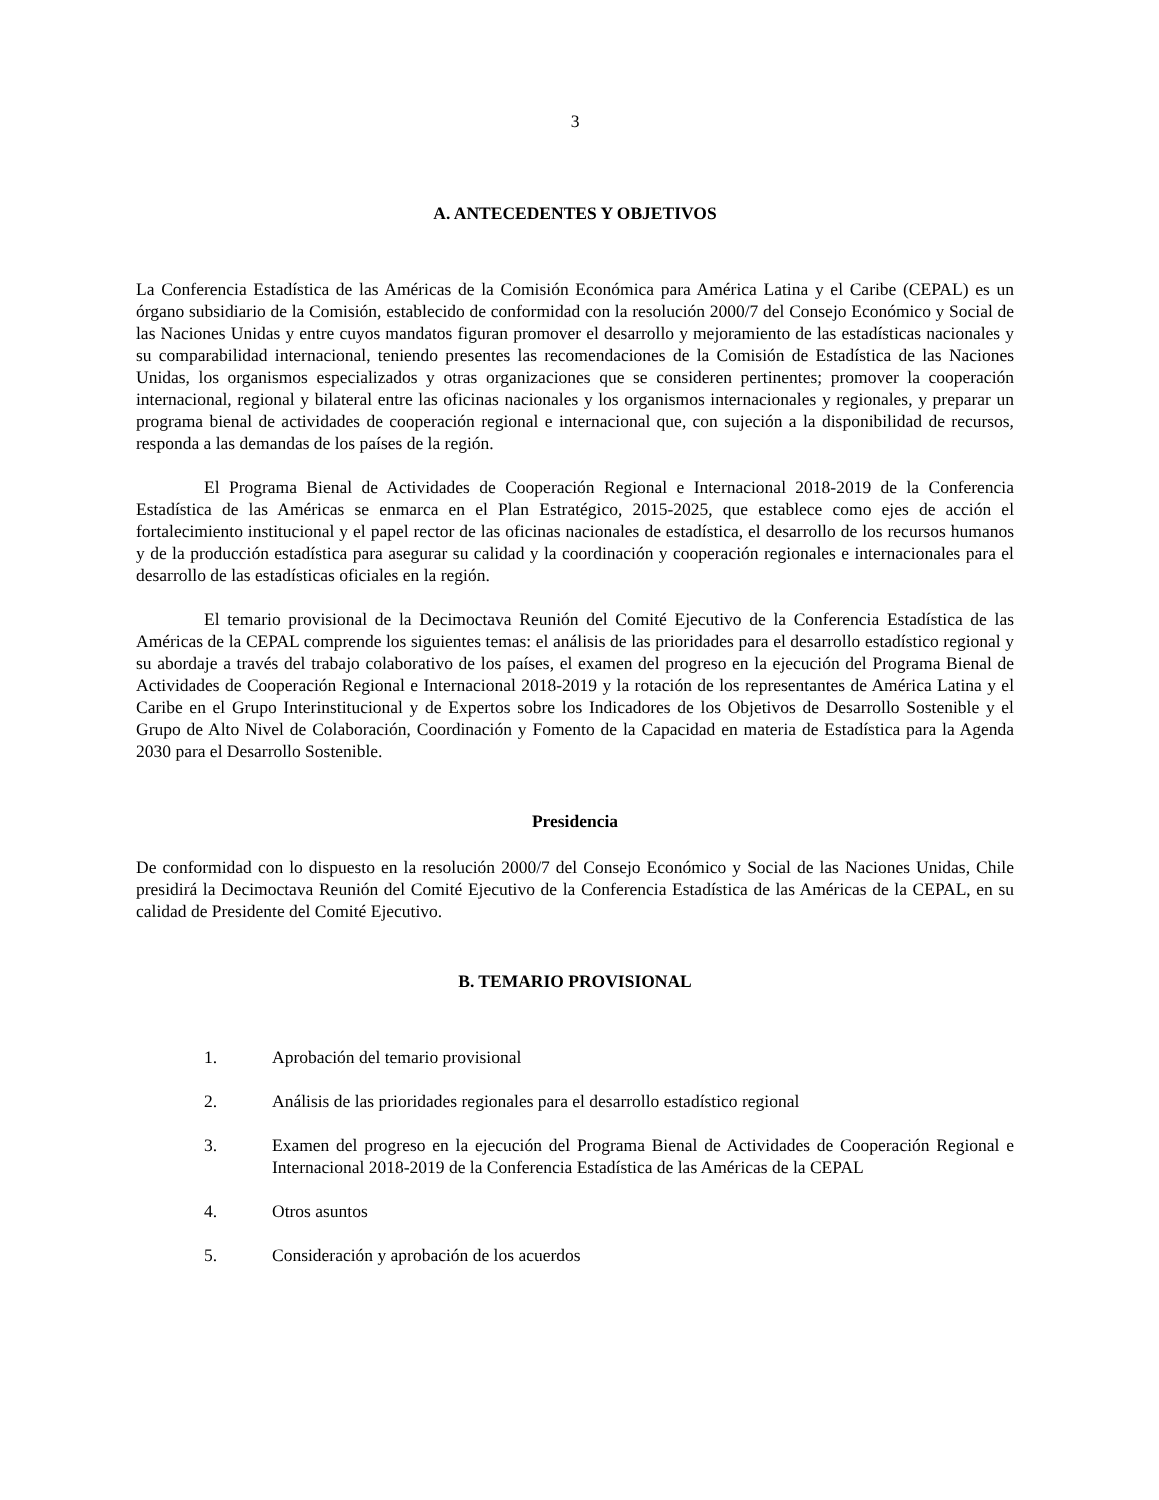3
A. ANTECEDENTES Y OBJETIVOS
La Conferencia Estadística de las Américas de la Comisión Económica para América Latina y el Caribe (CEPAL) es un órgano subsidiario de la Comisión, establecido de conformidad con la resolución 2000/7 del Consejo Económico y Social de las Naciones Unidas y entre cuyos mandatos figuran promover el desarrollo y mejoramiento de las estadísticas nacionales y su comparabilidad internacional, teniendo presentes las recomendaciones de la Comisión de Estadística de las Naciones Unidas, los organismos especializados y otras organizaciones que se consideren pertinentes; promover la cooperación internacional, regional y bilateral entre las oficinas nacionales y los organismos internacionales y regionales, y preparar un programa bienal de actividades de cooperación regional e internacional que, con sujeción a la disponibilidad de recursos, responda a las demandas de los países de la región.
El Programa Bienal de Actividades de Cooperación Regional e Internacional 2018-2019 de la Conferencia Estadística de las Américas se enmarca en el Plan Estratégico, 2015-2025, que establece como ejes de acción el fortalecimiento institucional y el papel rector de las oficinas nacionales de estadística, el desarrollo de los recursos humanos y de la producción estadística para asegurar su calidad y la coordinación y cooperación regionales e internacionales para el desarrollo de las estadísticas oficiales en la región.
El temario provisional de la Decimoctava Reunión del Comité Ejecutivo de la Conferencia Estadística de las Américas de la CEPAL comprende los siguientes temas: el análisis de las prioridades para el desarrollo estadístico regional y su abordaje a través del trabajo colaborativo de los países, el examen del progreso en la ejecución del Programa Bienal de Actividades de Cooperación Regional e Internacional 2018-2019 y la rotación de los representantes de América Latina y el Caribe en el Grupo Interinstitucional y de Expertos sobre los Indicadores de los Objetivos de Desarrollo Sostenible y el Grupo de Alto Nivel de Colaboración, Coordinación y Fomento de la Capacidad en materia de Estadística para la Agenda 2030 para el Desarrollo Sostenible.
Presidencia
De conformidad con lo dispuesto en la resolución 2000/7 del Consejo Económico y Social de las Naciones Unidas, Chile presidirá la Decimoctava Reunión del Comité Ejecutivo de la Conferencia Estadística de las Américas de la CEPAL, en su calidad de Presidente del Comité Ejecutivo.
B. TEMARIO PROVISIONAL
1. Aprobación del temario provisional
2. Análisis de las prioridades regionales para el desarrollo estadístico regional
3. Examen del progreso en la ejecución del Programa Bienal de Actividades de Cooperación Regional e Internacional 2018-2019 de la Conferencia Estadística de las Américas de la CEPAL
4. Otros asuntos
5. Consideración y aprobación de los acuerdos